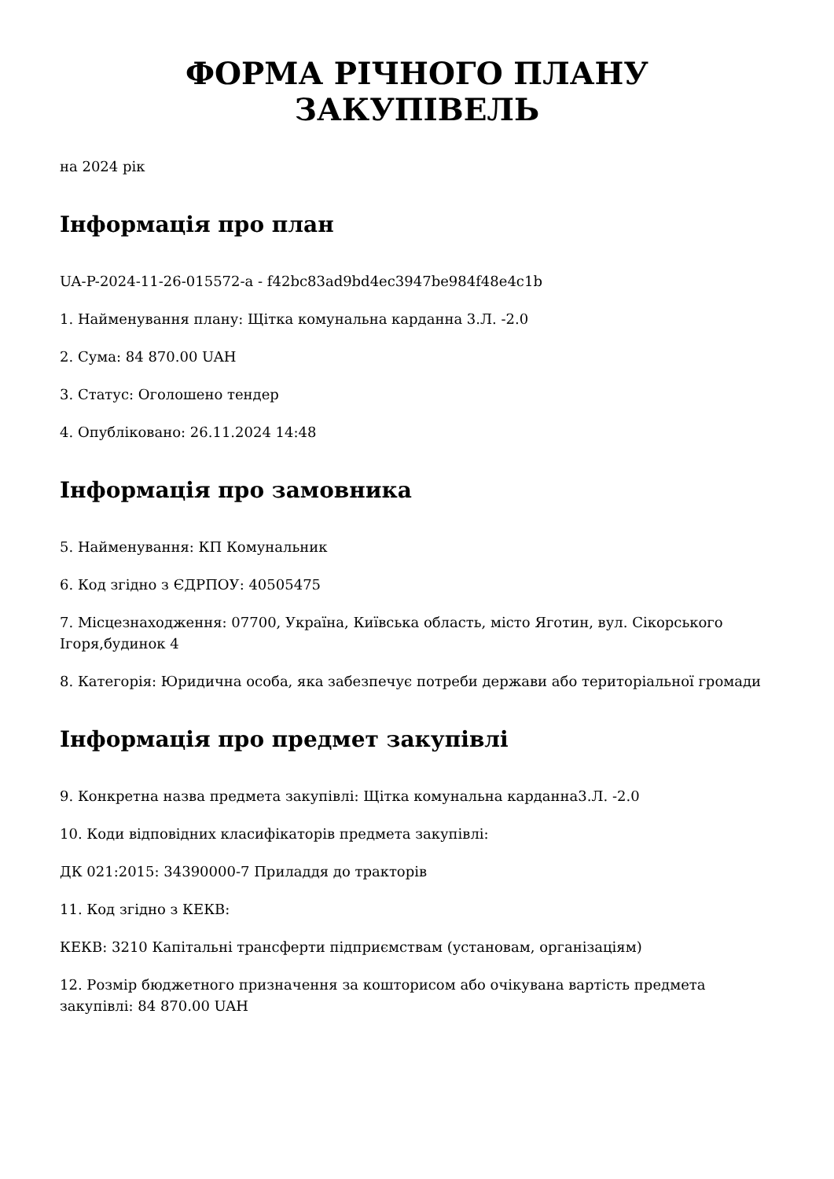ФОРМА РІЧНОГО ПЛАНУ ЗАКУПІВЕЛЬ
на 2024 рік
Інформація про план
UA-P-2024-11-26-015572-a - f42bc83ad9bd4ec3947be984f48e4c1b
1. Найменування плану: Щітка комунальна карданна 3.Л. -2.0
2. Сума: 84 870.00 UAH
3. Статус: Оголошено тендер
4. Опубліковано: 26.11.2024 14:48
Інформація про замовника
5. Найменування: КП Комунальник
6. Код згідно з ЄДРПОУ: 40505475
7. Місцезнаходження: 07700, Україна, Київська область, місто Яготин, вул. Сікорського Ігоря,будинок 4
8. Категорія: Юридична особа, яка забезпечує потреби держави або територіальної громади
Інформація про предмет закупівлі
9. Конкретна назва предмета закупівлі: Щітка комунальна карданна3.Л. -2.0
10. Коди відповідних класифікаторів предмета закупівлі:
ДК 021:2015: 34390000-7 Приладдя до тракторів
11. Код згідно з КЕКВ:
КЕКВ: 3210 Капітальні трансферти підприємствам (установам, організаціям)
12. Розмір бюджетного призначення за кошторисом або очікувана вартість предмета закупівлі: 84 870.00 UAH